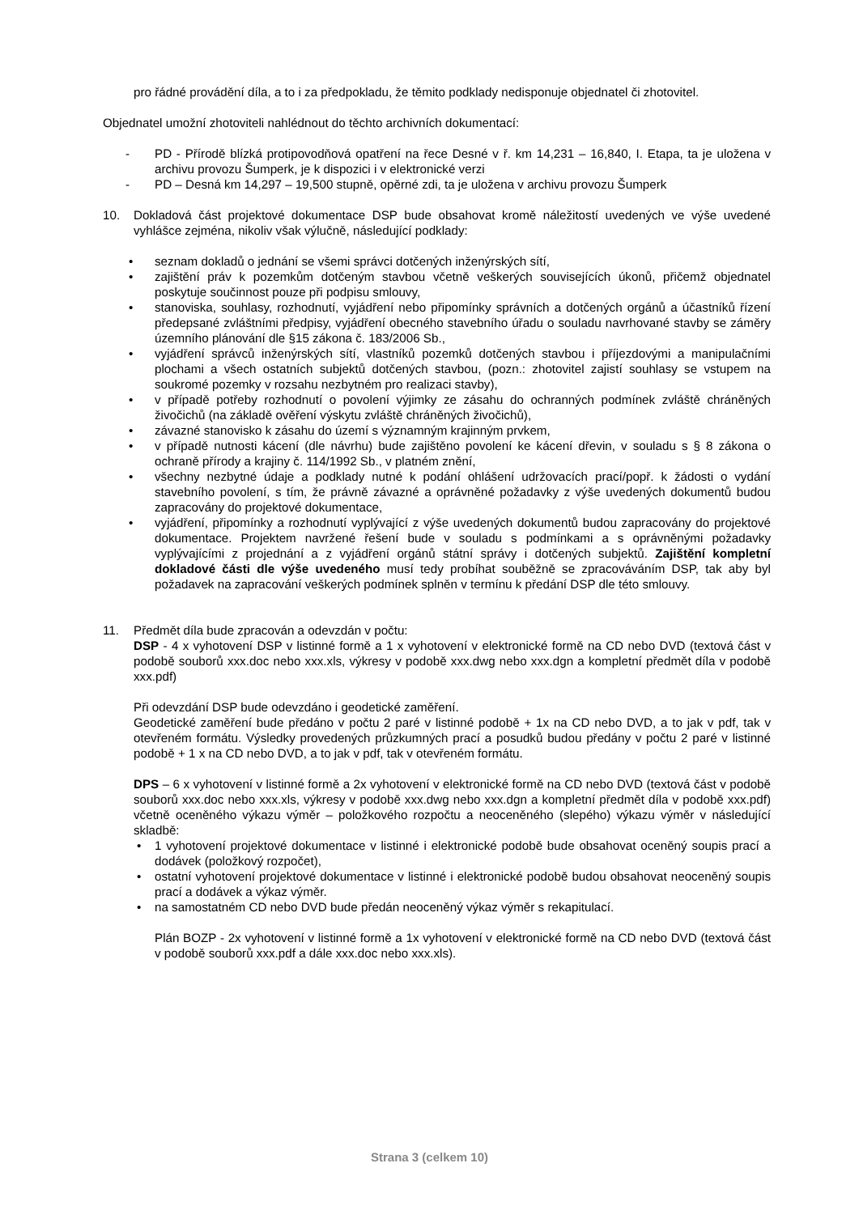pro řádné provádění díla, a to i za předpokladu, že těmito podklady nedisponuje objednatel či zhotovitel.
Objednatel umožní zhotoviteli nahlédnout do těchto archivních dokumentací:
- PD - Přírodě blízká protipovodňová opatření na řece Desné v ř. km 14,231 – 16,840, I. Etapa, ta je uložena v archivu provozu Šumperk, je k dispozici i v elektronické verzi
- PD – Desná km 14,297 – 19,500 stupně, opěrné zdi, ta je uložena v archivu provozu Šumperk
10. Dokladová část projektové dokumentace DSP bude obsahovat kromě náležitostí uvedených ve výše uvedené vyhlášce zejména, nikoliv však výlučně, následující podklady:
• seznam dokladů o jednání se všemi správci dotčených inženýrských sítí,
• zajištění práv k pozemkům dotčeným stavbou včetně veškerých souvisejících úkonů, přičemž objednatel poskytuje součinnost pouze při podpisu smlouvy,
• stanoviska, souhlasy, rozhodnutí, vyjádření nebo připomínky správních a dotčených orgánů a účastníků řízení předepsané zvláštními předpisy, vyjádření obecného stavebního úřadu o souladu navrhované stavby se záměry územního plánování dle §15 zákona č. 183/2006 Sb.,
• vyjádření správců inženýrských sítí, vlastníků pozemků dotčených stavbou i příjezdovými a manipulačními plochami a všech ostatních subjektů dotčených stavbou, (pozn.: zhotovitel zajistí souhlasy se vstupem na soukromé pozemky v rozsahu nezbytném pro realizaci stavby),
• v případě potřeby rozhodnutí o povolení výjimky ze zásahu do ochranných podmínek zvláště chráněných živočichů (na základě ověření výskytu zvláště chráněných živočichů),
• závazné stanovisko k zásahu do území s významným krajinným prvkem,
• v případě nutnosti kácení (dle návrhu) bude zajištěno povolení ke kácení dřevin, v souladu s § 8 zákona o ochraně přírody a krajiny č. 114/1992 Sb., v platném znění,
• všechny nezbytné údaje a podklady nutné k podání ohlášení udržovacích prací/popř. k žádosti o vydání stavebního povolení, s tím, že právně závazné a oprávněné požadavky z výše uvedených dokumentů budou zapracovány do projektové dokumentace,
• vyjádření, připomínky a rozhodnutí vyplývající z výše uvedených dokumentů budou zapracovány do projektové dokumentace. Projektem navržené řešení bude v souladu s podmínkami a s oprávněnými požadavky vyplývajícími z projednání a z vyjádření orgánů státní správy i dotčených subjektů. Zajištění kompletní dokladové části dle výše uvedeného musí tedy probíhat souběžně se zpracováváním DSP, tak aby byl požadavek na zapracování veškerých podmínek splněn v termínu k předání DSP dle této smlouvy.
11. Předmět díla bude zpracován a odevzdán v počtu:
DSP - 4 x vyhotovení DSP v listinné formě a 1 x vyhotovení v elektronické formě na CD nebo DVD (textová část v podobě souborů xxx.doc nebo xxx.xls, výkresy v podobě xxx.dwg nebo xxx.dgn a kompletní předmět díla v podobě xxx.pdf)
Při odevzdání DSP bude odevzdáno i geodetické zaměření.
Geodetické zaměření bude předáno v počtu 2 paré v listinné podobě + 1x na CD nebo DVD, a to jak v pdf, tak v otevřeném formátu. Výsledky provedených průzkumných prací a posudků budou předány v počtu 2 paré v listinné podobě + 1 x na CD nebo DVD, a to jak v pdf, tak v otevřeném formátu.
DPS – 6 x vyhotovení v listinné formě a 2x vyhotovení v elektronické formě na CD nebo DVD (textová část v podobě souborů xxx.doc nebo xxx.xls, výkresy v podobě xxx.dwg nebo xxx.dgn a kompletní předmět díla v podobě xxx.pdf) včetně oceněného výkazu výměr – položkového rozpočtu a neoceněného (slepého) výkazu výměr v následující skladbě:
• 1 vyhotovení projektové dokumentace v listinné i elektronické podobě bude obsahovat oceněný soupis prací a dodávek (položkový rozpočet),
• ostatní vyhotovení projektové dokumentace v listinné i elektronické podobě budou obsahovat neoceněný soupis prací a dodávek a výkaz výměr.
• na samostatném CD nebo DVD bude předán neoceněný výkaz výměr s rekapitulací.
Plán BOZP - 2x vyhotovení v listinné formě a 1x vyhotovení v elektronické formě na CD nebo DVD (textová část v podobě souborů xxx.pdf a dále xxx.doc nebo xxx.xls).
Strana 3 (celkem 10)